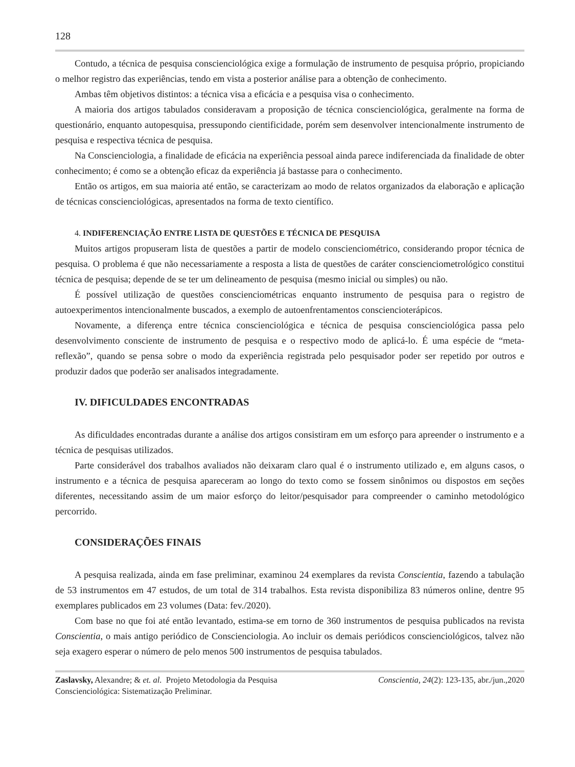128
Contudo, a técnica de pesquisa conscienciológica exige a formulação de instrumento de pesquisa próprio, propiciando o melhor registro das experiências, tendo em vista a posterior análise para a obtenção de conhecimento.
Ambas têm objetivos distintos: a técnica visa a eficácia e a pesquisa visa o conhecimento.
A maioria dos artigos tabulados consideravam a proposição de técnica conscienciológica, geralmente na forma de questionário, enquanto autopesquisa, pressupondo cientificidade, porém sem desenvolver intencionalmente instrumento de pesquisa e respectiva técnica de pesquisa.
Na Conscienciologia, a finalidade de eficácia na experiência pessoal ainda parece indiferenciada da finalidade de obter conhecimento; é como se a obtenção eficaz da experiência já bastasse para o conhecimento.
Então os artigos, em sua maioria até então, se caracterizam ao modo de relatos organizados da elaboração e aplicação de técnicas conscienciológicas, apresentados na forma de texto científico.
4. INDIFERENCIAÇÃO ENTRE LISTA DE QUESTÕES E TÉCNICA DE PESQUISA
Muitos artigos propuseram lista de questões a partir de modelo conscienciométrico, considerando propor técnica de pesquisa. O problema é que não necessariamente a resposta a lista de questões de caráter conscienciometrológico constitui técnica de pesquisa; depende de se ter um delineamento de pesquisa (mesmo inicial ou simples) ou não.
É possível utilização de questões conscienciométricas enquanto instrumento de pesquisa para o registro de autoexperimentos intencionalmente buscados, a exemplo de autoenfrentamentos conscienciоterápicos.
Novamente, a diferença entre técnica conscienciológica e técnica de pesquisa conscienciológica passa pelo desenvolvimento consciente de instrumento de pesquisa e o respectivo modo de aplicá-lo. É uma espécie de “meta-reflexão”, quando se pensa sobre o modo da experiência registrada pelo pesquisador poder ser repetido por outros e produzir dados que poderão ser analisados integradamente.
IV. DIFICULDADES ENCONTRADAS
As dificuldades encontradas durante a análise dos artigos consistiram em um esforço para apreender o instrumento e a técnica de pesquisas utilizados.
Parte considerável dos trabalhos avaliados não deixaram claro qual é o instrumento utilizado e, em alguns casos, o instrumento e a técnica de pesquisa apareceram ao longo do texto como se fossem sinônimos ou dispostos em seções diferentes, necessitando assim de um maior esforço do leitor/pesquisador para compreender o caminho metodológico percorrido.
CONSIDERAÇÕES FINAIS
A pesquisa realizada, ainda em fase preliminar, examinou 24 exemplares da revista Conscientia, fazendo a tabulação de 53 instrumentos em 47 estudos, de um total de 314 trabalhos. Esta revista disponibiliza 83 números online, dentre 95 exemplares publicados em 23 volumes (Data: fev./2020).
Com base no que foi até então levantado, estima-se em torno de 360 instrumentos de pesquisa publicados na revista Conscientia, o mais antigo periódico de Conscienciologia. Ao incluir os demais periódicos conscienciológicos, talvez não seja exagero esperar o número de pelo menos 500 instrumentos de pesquisa tabulados.
Zaslavsky, Alexandre; & et. al. Projeto Metodologia da Pesquisa
Conscienciológica: Sistematização Preliminar.
Conscientia, 24(2): 123-135, abr./jun.,2020